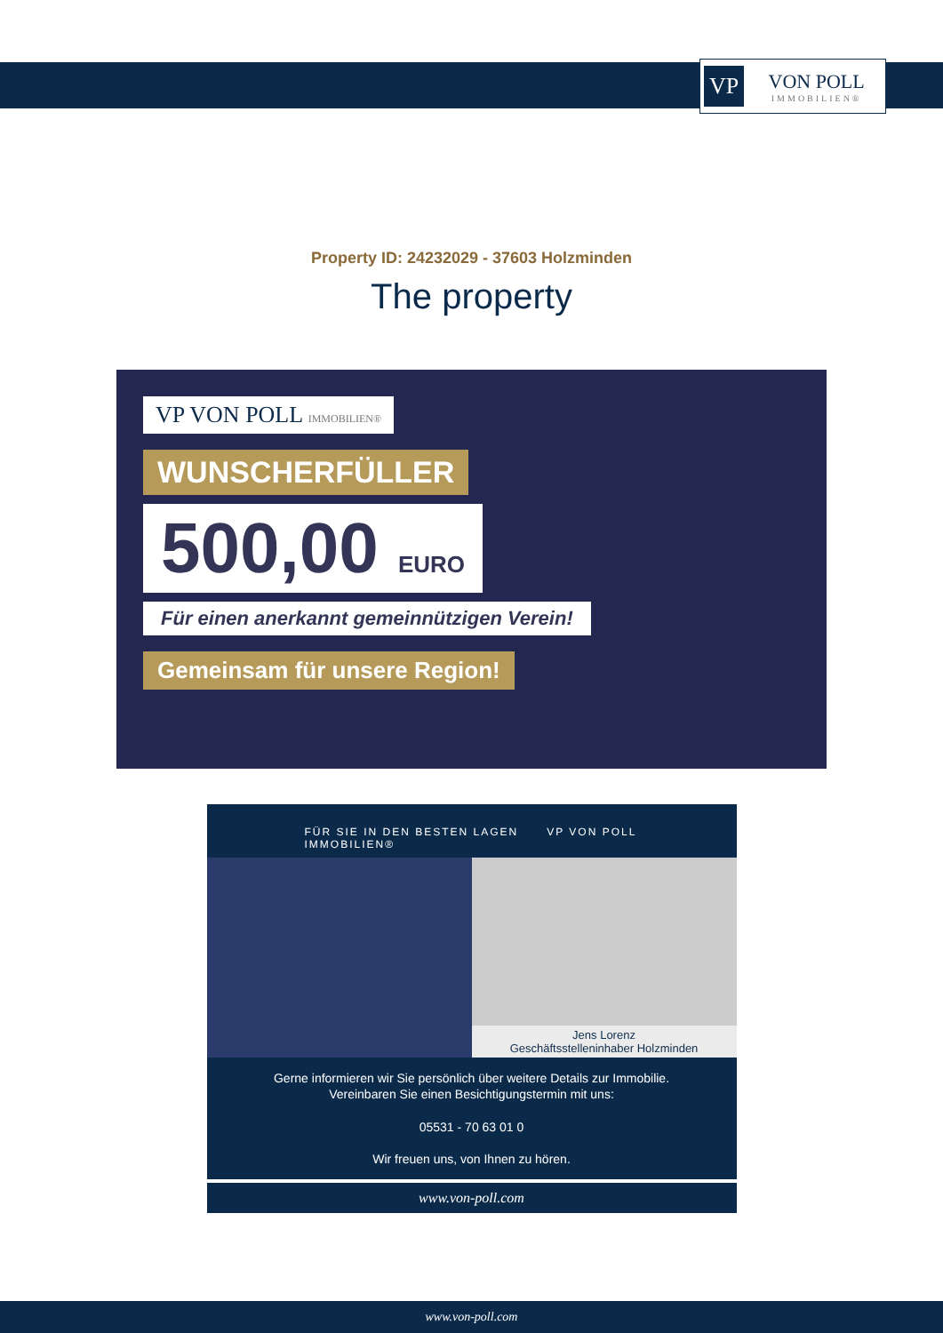VP VON POLL
IMMOBILIEN®
Property ID: 24232029 - 37603 Holzminden
The property
VP VON POLL IMMOBILIEN®
WUNSCHERFÜLLER
500,00 EURO
Für einen anerkannt gemeinnützigen Verein!
Gemeinsam für unsere Region!
FÜR SIE IN DEN BESTEN LAGEN VP VON POLL IMMOBILIEN®
Jens Lorenz
Geschäftsstelleninhaber Holzminden
Gerne informieren wir Sie persönlich über weitere Details zur Immobilie.
Vereinbaren Sie einen Besichtigungstermin mit uns:
05531 - 70 63 01 0
Wir freuen uns, von Ihnen zu hören.
www.von-poll.com
www.von-poll.com